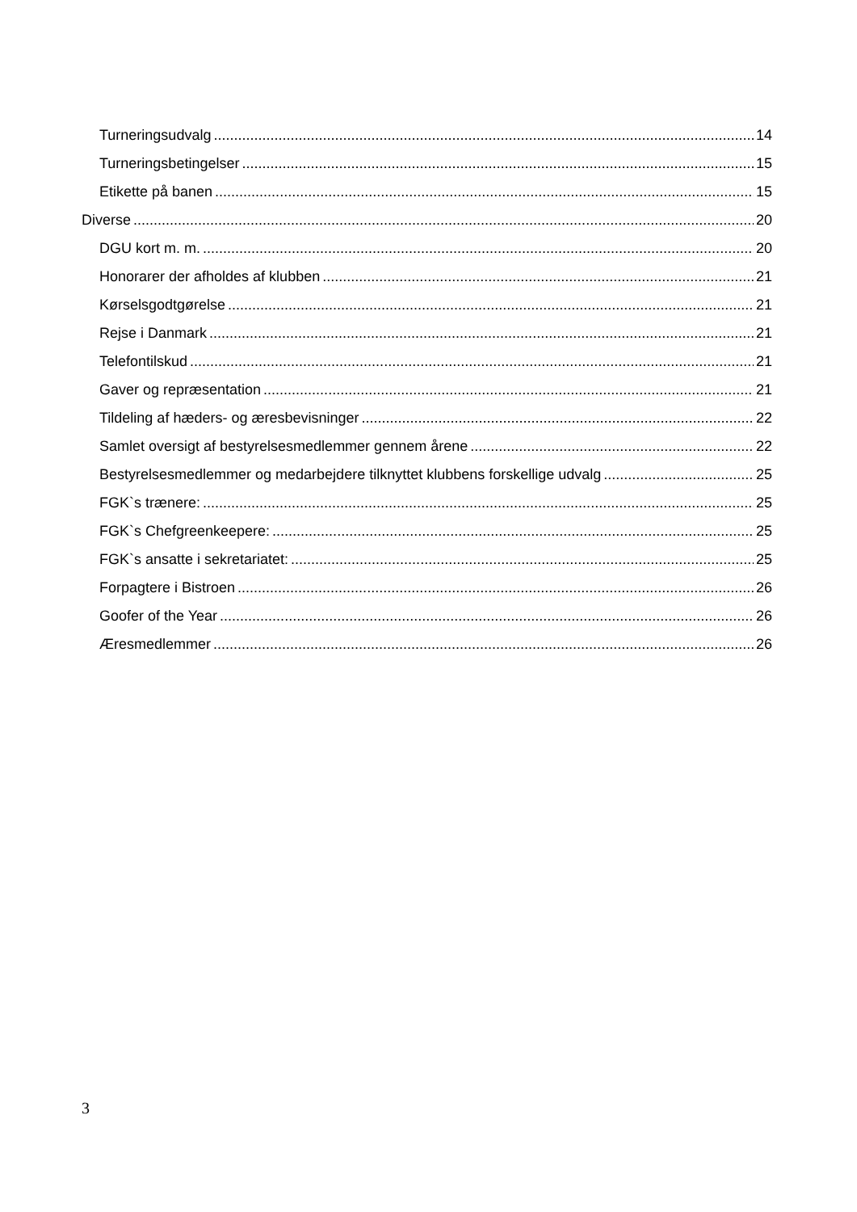Turneringsudvalg 14
Turneringsbetingelser 15
Etikette på banen 15
Diverse 20
DGU kort m. m. 20
Honorarer der afholdes af klubben 21
Kørselsgodtgørelse 21
Rejse i Danmark 21
Telefontilskud 21
Gaver og repræsentation 21
Tildeling af hæders- og æresbevisninger 22
Samlet oversigt af bestyrelsesmedlemmer gennem årene 22
Bestyrelsesmedlemmer og medarbejdere tilknyttet klubbens forskellige udvalg 25
FGK`s trænere: 25
FGK`s Chefgreenkeepere: 25
FGK`s ansatte i sekretariatet: 25
Forpagtere i Bistroen 26
Goofer of the Year 26
Æresmedlemmer 26
3